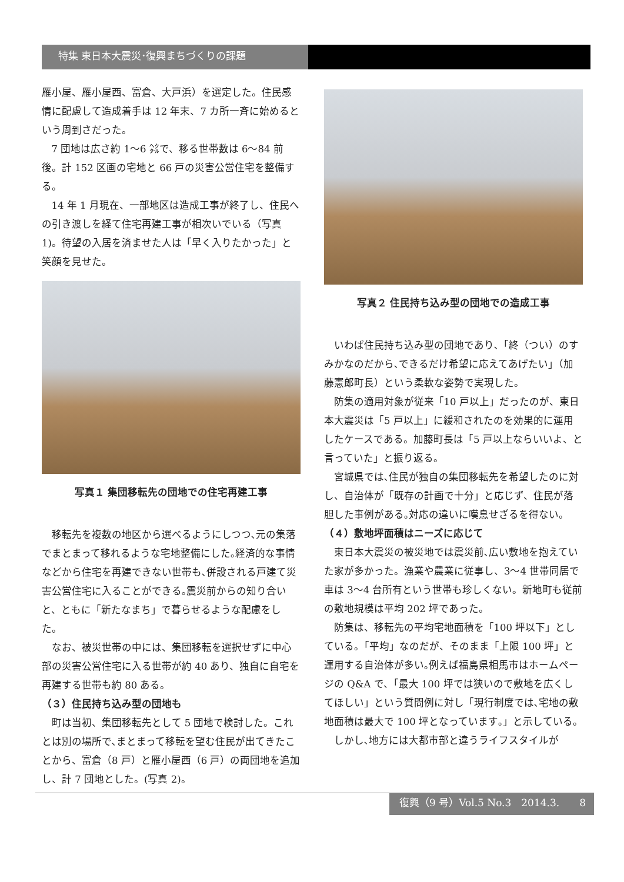特集 東日本大震災･復興まちづくりの課題
雁小屋、雁小屋西、富倉、大戸浜）を選定した。住民感情に配慮して造成着手は 12 年末、7 カ所一斉に始めるという周到さだった。
7 団地は広さ約 1～6 ㌶で、移る世帯数は 6～84 前後。計 152 区画の宅地と 66 戸の災害公営住宅を整備する。
14 年 1 月現在、一部地区は造成工事が終了し、住民への引き渡しを経て住宅再建工事が相次いでいる（写真 1)。待望の入居を済ませた人は「早く入りたかった」と笑顔を見せた。
写真１ 集団移転先の団地での住宅再建工事
移転先を複数の地区から選べるようにしつつ､元の集落でまとまって移れるような宅地整備にした｡経済的な事情などから住宅を再建できない世帯も､併設される戸建て災害公営住宅に入ることができる｡震災前からの知り合いと、ともに「新たなまち」で暮らせるような配慮をした。
なお、被災世帯の中には、集団移転を選択せずに中心部の災害公営住宅に入る世帯が約 40 あり、独自に自宅を再建する世帯も約 80 ある。
（３）住民持ち込み型の団地も
町は当初、集団移転先として 5 団地で検討した。これとは別の場所で､まとまって移転を望む住民が出てきたことから、富倉（8 戸）と雁小屋西（6 戸）の両団地を追加し、計 7 団地とした。(写真 2)。
写真２ 住民持ち込み型の団地での造成工事
いわば住民持ち込み型の団地であり､「終（つい）のすみかなのだから､できるだけ希望に応えてあげたい」（加藤憲郎町長）という柔軟な姿勢で実現した。
防集の適用対象が従来「10 戸以上」だったのが、東日本大震災は「5 戸以上」に緩和されたのを効果的に運用したケースである。加藤町長は「5 戸以上ならいいよ、と言っていた」と振り返る。
宮城県では､住民が独自の集団移転先を希望したのに対し、自治体が「既存の計画で十分」と応じず、住民が落胆した事例がある｡対応の違いに嘆息せざるを得ない。
（４）敷地坪面積はニーズに応じて
東日本大震災の被災地では震災前､広い敷地を抱えていた家が多かった。漁業や農業に従事し、3～4 世帯同居で車は 3～4 台所有という世帯も珍しくない。新地町も従前の敷地規模は平均 202 坪であった。
防集は、移転先の平均宅地面積を「100 坪以下」としている。「平均」なのだが、そのまま「上限 100 坪」と運用する自治体が多い｡例えば福島県相馬市はホームページの Q&A で、「最大 100 坪では狭いので敷地を広くしてほしい」という質問例に対し「現行制度では､宅地の敷地面積は最大で 100 坪となっています｡」と示している。
しかし､地方には大都市部と違うライフスタイルが
復興（9 号）Vol.5 No.3　2014.3.　　8